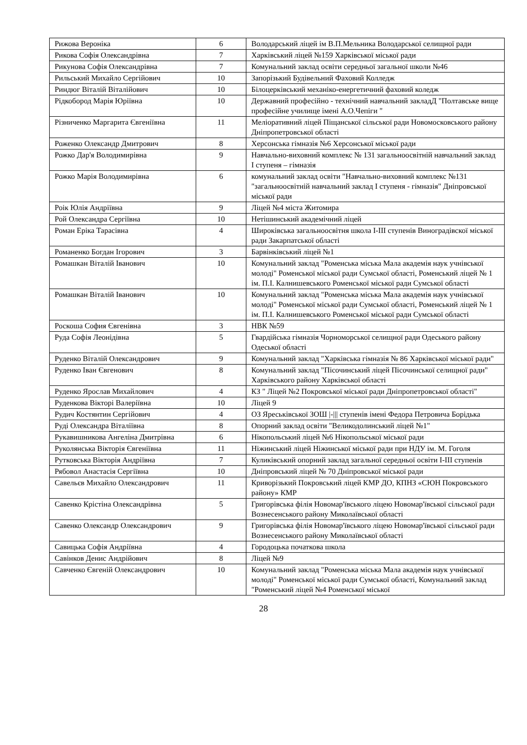| Рижова Вероніка | 6 | Володарський ліцей ім В.П.Мельника Володарської селищної ради |
| Рикова Софія Олександрівна | 7 | Харківський ліцей №159 Харківської міської ради |
| Рикунова Софія Олександрівна | 7 | Комунальний заклад освіти середньої загальної школи №46 |
| Рильський Михайло Сергійович | 10 | Запорізький Будівельний Фаховий Колледж |
| Риндюг Віталій Віталійович | 10 | Білоцерківський механіко-енергетичний фаховий коледж |
| Рідкобород Марія Юріївна | 10 | Державний професійно - технічний навчальний закладД "Полтавське вище професійне училище імені А.О.Чепіги " |
| Різниченко Маргарита Євгеніївна | 11 | Меліоративний ліцей Піщанської сільської ради Новомосковського району Дніпропетровської області |
| Роженко Олександр Дмитрович | 8 | Херсонська гімназія №6 Херсонської міської ради |
| Рожко Дар'я Володимирівна | 9 | Навчально-виховний комплекс № 131 загальноосвітній навчальний заклад І ступеня – гімназія |
| Рожко Марія Володимирівна | 6 | комунальний заклад освіти "Навчально-виховний комплекс №131 "загальноосвітній навчальний заклад І ступеня - гімназія" Дніпровської міської ради |
| Роік Юлія Андріївна | 9 | Ліцей №4 міста Житомира |
| Рой Олександра Сергіївна | 10 | Нетішинський академічний ліцей |
| Роман Еріка Тарасівна | 4 | Широківська загальноосвітня школа І-ІІІ ступенів Виноградівскої міської ради Закарпатської області |
| Романенко Богдан Ігорович | 3 | Барвінківський ліцей №1 |
| Ромашкан Віталій Іванович | 10 | Комунальний заклад "Роменська міська Мала академія наук учнівської молоді" Роменської міської ради Сумської області, Роменський ліцей № 1 ім. П.І. Калнишевського Роменської міської ради Сумської області |
| Ромашкан Віталій Іванович | 10 | Комунальний заклад "Роменська міська Мала академія наук учнівської молоді" Роменської міської ради Сумської області, Роменський ліцей № 1 ім. П.І. Калнишевського Роменської міської ради Сумської області |
| Роскоша София Євгенівна | 3 | НВК №59 |
| Руда Софія Леонідівна | 5 | Гвардійська гімназія Чорноморської селищної ради Одеського району Одеської області |
| Руденко Віталій Олександрович | 9 | Комунальний заклад "Харківська гімназія № 86 Харківської міської ради" |
| Руденко Іван Євгенович | 8 | Комунальний заклад "Пісочинський ліцей Пісочинської селищної ради" Харківського району Харківської області |
| Руденко Ярослав Михайлович | 4 | КЗ " Ліцей №2 Покровської міської ради Дніпропетровської області" |
| Руденкова Вікторі Валеріївна | 10 | Ліцей 9 |
| Рудич Костянтин Сергійович | 4 | ОЗ Яреськівської ЗОШ /-/// ступенів імені Федора Петровича Борідька |
| Руді Олександра Віталіївна | 8 | Опорний заклад освіти "Великодолинський ліцей №1" |
| Рукавишникова Ангеліна Дмитрівна | 6 | Нікопольський ліцей №6 Нікопольської міської ради |
| Руколянська Вікторія Євгеніївна | 11 | Ніжинський ліцей Ніжинської міської ради при НДУ ім. М. Гоголя |
| Рутковська Вікторія Андріївна | 7 | Куликівський опорний заклад загальної середньої освіти І-ІІІ ступенів |
| Рябовол Анастасія Сергіївна | 10 | Дніпровський ліцей № 70 Дніпровської міської ради |
| Савельєв Михайло Олександрович | 11 | Криворізький Покровський ліцей КМР ДО, КПНЗ «СЮН Покровського району» КМР |
| Савенко Крістіна Олександрівна | 5 | Григорівська філія Новомар'ївського ліцею Новомар'ївської сільської ради Вознесенського району Миколаївської області |
| Савенко Олександр Олександрович | 9 | Григорівська філія Новомар'ївського ліцею Новомар'ївської сільської ради Вознесенського району Миколаївської області |
| Савицька Софія Андріївна | 4 | Городоцька початкова школа |
| Савінков Денис Андрійович | 8 | Ліцей №9 |
| Савченко Євгеній Олександрович | 10 | Комунальний заклад "Роменська міська Мала академія наук учнівської молоді" Роменської міської ради Сумської області, Комунальний заклад "Роменський ліцей №4 Роменської міської |
28